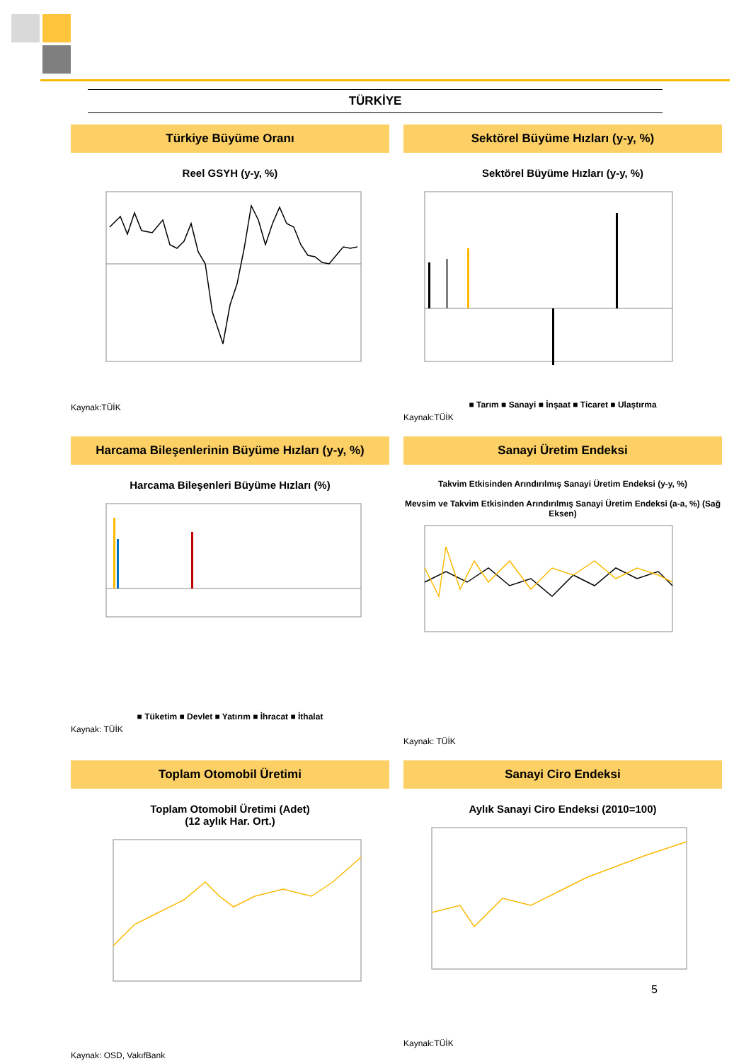TÜRKİYE
Türkiye Büyüme Oranı
Reel GSYH (y-y, %)
Kaynak:TÜİK
Sektörel Büyüme Hızları (y-y, %)
Sektörel Büyüme Hızları (y-y, %)
■ Tarım ■ Sanayi ■ İnşaat ■ Ticaret ■ Ulaştırma
Kaynak:TÜİK
Harcama Bileşenlerinin Büyüme Hızları (y-y, %)
Harcama Bileşenleri Büyüme Hızları (%)
■ Tüketim ■ Devlet ■ Yatırım ■ İhracat ■ İthalat
Kaynak: TÜİK
Sanayi Üretim Endeksi
Takvim Etkisinden Arındırılmış Sanayi Üretim Endeksi (y-y, %)
Mevsim ve Takvim Etkisinden Arındırılmış Sanayi Üretim Endeksi (a-a, %) (Sağ Eksen)
Kaynak: TÜİK
Toplam Otomobil Üretimi
Toplam Otomobil Üretimi (Adet)
(12 aylık Har. Ort.)
Kaynak: OSD, VakıfBank
Sanayi Ciro Endeksi
Aylık Sanayi Ciro Endeksi (2010=100)
Kaynak:TÜİK
5